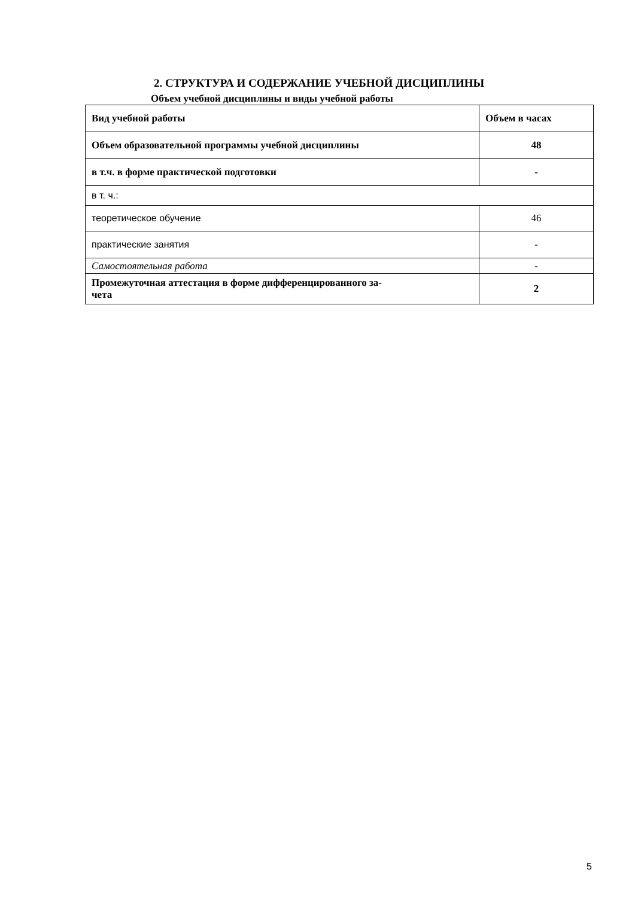2. СТРУКТУРА И СОДЕРЖАНИЕ УЧЕБНОЙ ДИСЦИПЛИНЫ
Объем учебной дисциплины и виды учебной работы
| Вид учебной работы | Объем в часах |
| --- | --- |
| Объем образовательной программы учебной дисциплины | 48 |
| в т.ч. в форме практической подготовки | - |
| в т. ч.: | |
| теоретическое обучение | 46 |
| практические занятия | - |
| Самостоятельная работа | - |
| Промежуточная аттестация в форме дифференцированного за- чета | 2 |
5